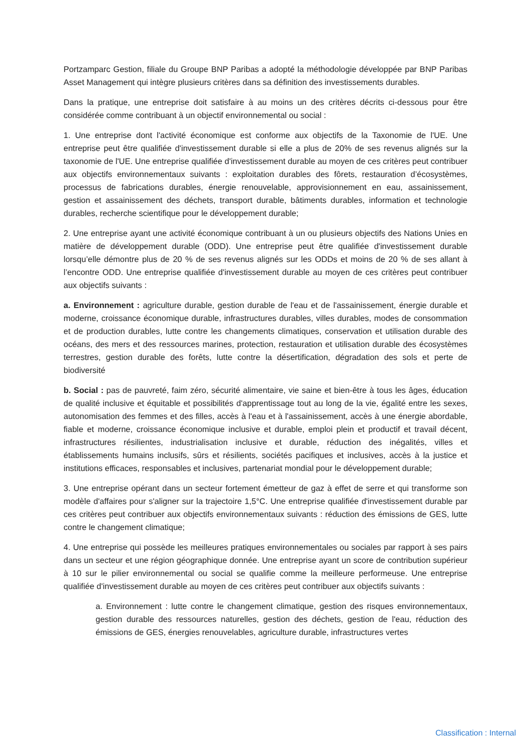Portzamparc Gestion, filiale du Groupe BNP Paribas a adopté la méthodologie développée par BNP Paribas Asset Management qui intègre plusieurs critères dans sa définition des investissements durables.
Dans la pratique, une entreprise doit satisfaire à au moins un des critères décrits ci-dessous pour être considérée comme contribuant à un objectif environnemental ou social :
1. Une entreprise dont l'activité économique est conforme aux objectifs de la Taxonomie de l'UE. Une entreprise peut être qualifiée d'investissement durable si elle a plus de 20% de ses revenus alignés sur la taxonomie de l'UE. Une entreprise qualifiée d'investissement durable au moyen de ces critères peut contribuer aux objectifs environnementaux suivants : exploitation durables des fôrets, restauration d’écosystèmes, processus de fabrications durables, énergie renouvelable, approvisionnement en eau, assainissement, gestion et assainissement des déchets, transport durable, bâtiments durables, information et technologie durables, recherche scientifique pour le développement durable;
2. Une entreprise ayant une activité économique contribuant à un ou plusieurs objectifs des Nations Unies en matière de développement durable (ODD). Une entreprise peut être qualifiée d'investissement durable lorsqu’elle démontre plus de 20 % de ses revenus alignés sur les ODDs et moins de 20 % de ses allant à l’encontre ODD. Une entreprise qualifiée d'investissement durable au moyen de ces critères peut contribuer aux objectifs suivants :
a. Environnement : agriculture durable, gestion durable de l'eau et de l'assainissement, énergie durable et moderne, croissance économique durable, infrastructures durables, villes durables, modes de consommation et de production durables, lutte contre les changements climatiques, conservation et utilisation durable des océans, des mers et des ressources marines, protection, restauration et utilisation durable des écosystèmes terrestres, gestion durable des forêts, lutte contre la désertification, dégradation des sols et perte de biodiversité
b. Social : pas de pauvreté, faim zéro, sécurité alimentaire, vie saine et bien-être à tous les âges, éducation de qualité inclusive et équitable et possibilités d'apprentissage tout au long de la vie, égalité entre les sexes, autonomisation des femmes et des filles, accès à l'eau et à l'assainissement, accès à une énergie abordable, fiable et moderne, croissance économique inclusive et durable, emploi plein et productif et travail décent, infrastructures résilientes, industrialisation inclusive et durable, réduction des inégalités, villes et établissements humains inclusifs, sûrs et résilients, sociétés pacifiques et inclusives, accès à la justice et institutions efficaces, responsables et inclusives, partenariat mondial pour le développement durable;
3. Une entreprise opérant dans un secteur fortement émetteur de gaz à effet de serre et qui transforme son modèle d'affaires pour s'aligner sur la trajectoire 1,5°C. Une entreprise qualifiée d'investissement durable par ces critères peut contribuer aux objectifs environnementaux suivants : réduction des émissions de GES, lutte contre le changement climatique;
4. Une entreprise qui possède les meilleures pratiques environnementales ou sociales par rapport à ses pairs dans un secteur et une région géographique donnée. Une entreprise ayant un score de contribution supérieur à 10 sur le pilier environnemental ou social se qualifie comme la meilleure performeuse. Une entreprise qualifiée d'investissement durable au moyen de ces critères peut contribuer aux objectifs suivants :
a. Environnement : lutte contre le changement climatique, gestion des risques environnementaux, gestion durable des ressources naturelles, gestion des déchets, gestion de l'eau, réduction des émissions de GES, énergies renouvelables, agriculture durable, infrastructures vertes
Classification : Internal